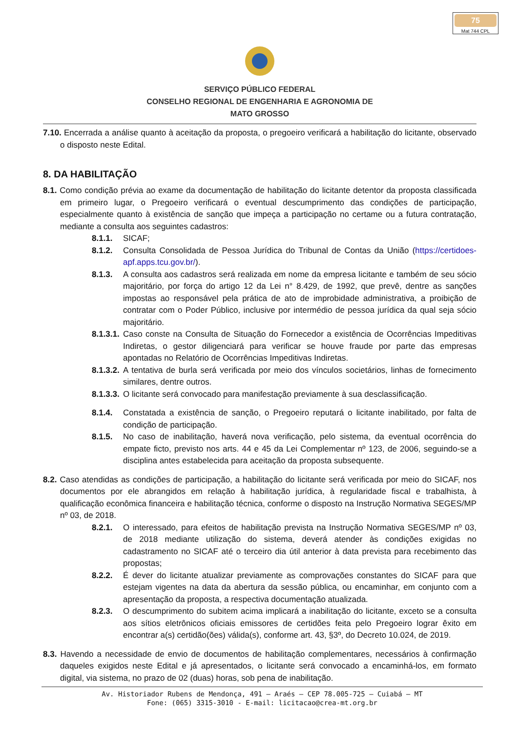75
Mat 744 CPL
SERVIÇO PÚBLICO FEDERAL
CONSELHO REGIONAL DE ENGENHARIA E AGRONOMIA DE
MATO GROSSO
7.10. Encerrada a análise quanto à aceitação da proposta, o pregoeiro verificará a habilitação do licitante, observado o disposto neste Edital.
8. DA HABILITAÇÃO
8.1. Como condição prévia ao exame da documentação de habilitação do licitante detentor da proposta classificada em primeiro lugar, o Pregoeiro verificará o eventual descumprimento das condições de participação, especialmente quanto à existência de sanção que impeça a participação no certame ou a futura contratação, mediante a consulta aos seguintes cadastros:
8.1.1. SICAF;
8.1.2. Consulta Consolidada de Pessoa Jurídica do Tribunal de Contas da União (https://certidoes-apf.apps.tcu.gov.br/).
8.1.3. A consulta aos cadastros será realizada em nome da empresa licitante e também de seu sócio majoritário, por força do artigo 12 da Lei n° 8.429, de 1992, que prevê, dentre as sanções impostas ao responsável pela prática de ato de improbidade administrativa, a proibição de contratar com o Poder Público, inclusive por intermédio de pessoa jurídica da qual seja sócio majoritário.
8.1.3.1. Caso conste na Consulta de Situação do Fornecedor a existência de Ocorrências Impeditivas Indiretas, o gestor diligenciará para verificar se houve fraude por parte das empresas apontadas no Relatório de Ocorrências Impeditivas Indiretas.
8.1.3.2. A tentativa de burla será verificada por meio dos vínculos societários, linhas de fornecimento similares, dentre outros.
8.1.3.3. O licitante será convocado para manifestação previamente à sua desclassificação.
8.1.4. Constatada a existência de sanção, o Pregoeiro reputará o licitante inabilitado, por falta de condição de participação.
8.1.5. No caso de inabilitação, haverá nova verificação, pelo sistema, da eventual ocorrência do empate ficto, previsto nos arts. 44 e 45 da Lei Complementar nº 123, de 2006, seguindo-se a disciplina antes estabelecida para aceitação da proposta subsequente.
8.2. Caso atendidas as condições de participação, a habilitação do licitante será verificada por meio do SICAF, nos documentos por ele abrangidos em relação à habilitação jurídica, à regularidade fiscal e trabalhista, à qualificação econômica financeira e habilitação técnica, conforme o disposto na Instrução Normativa SEGES/MP nº 03, de 2018.
8.2.1. O interessado, para efeitos de habilitação prevista na Instrução Normativa SEGES/MP nº 03, de 2018 mediante utilização do sistema, deverá atender às condições exigidas no cadastramento no SICAF até o terceiro dia útil anterior à data prevista para recebimento das propostas;
8.2.2. É dever do licitante atualizar previamente as comprovações constantes do SICAF para que estejam vigentes na data da abertura da sessão pública, ou encaminhar, em conjunto com a apresentação da proposta, a respectiva documentação atualizada.
8.2.3. O descumprimento do subitem acima implicará a inabilitação do licitante, exceto se a consulta aos sítios eletrônicos oficiais emissores de certidões feita pelo Pregoeiro lograr êxito em encontrar a(s) certidão(ões) válida(s), conforme art. 43, §3º, do Decreto 10.024, de 2019.
8.3. Havendo a necessidade de envio de documentos de habilitação complementares, necessários à confirmação daqueles exigidos neste Edital e já apresentados, o licitante será convocado a encaminhá-los, em formato digital, via sistema, no prazo de 02 (duas) horas, sob pena de inabilitação.
Av. Historiador Rubens de Mendonça, 491 – Araés – CEP 78.005-725 – Cuiabá – MT
Fone: (065) 3315-3010 - E-mail: licitacao@crea-mt.org.br